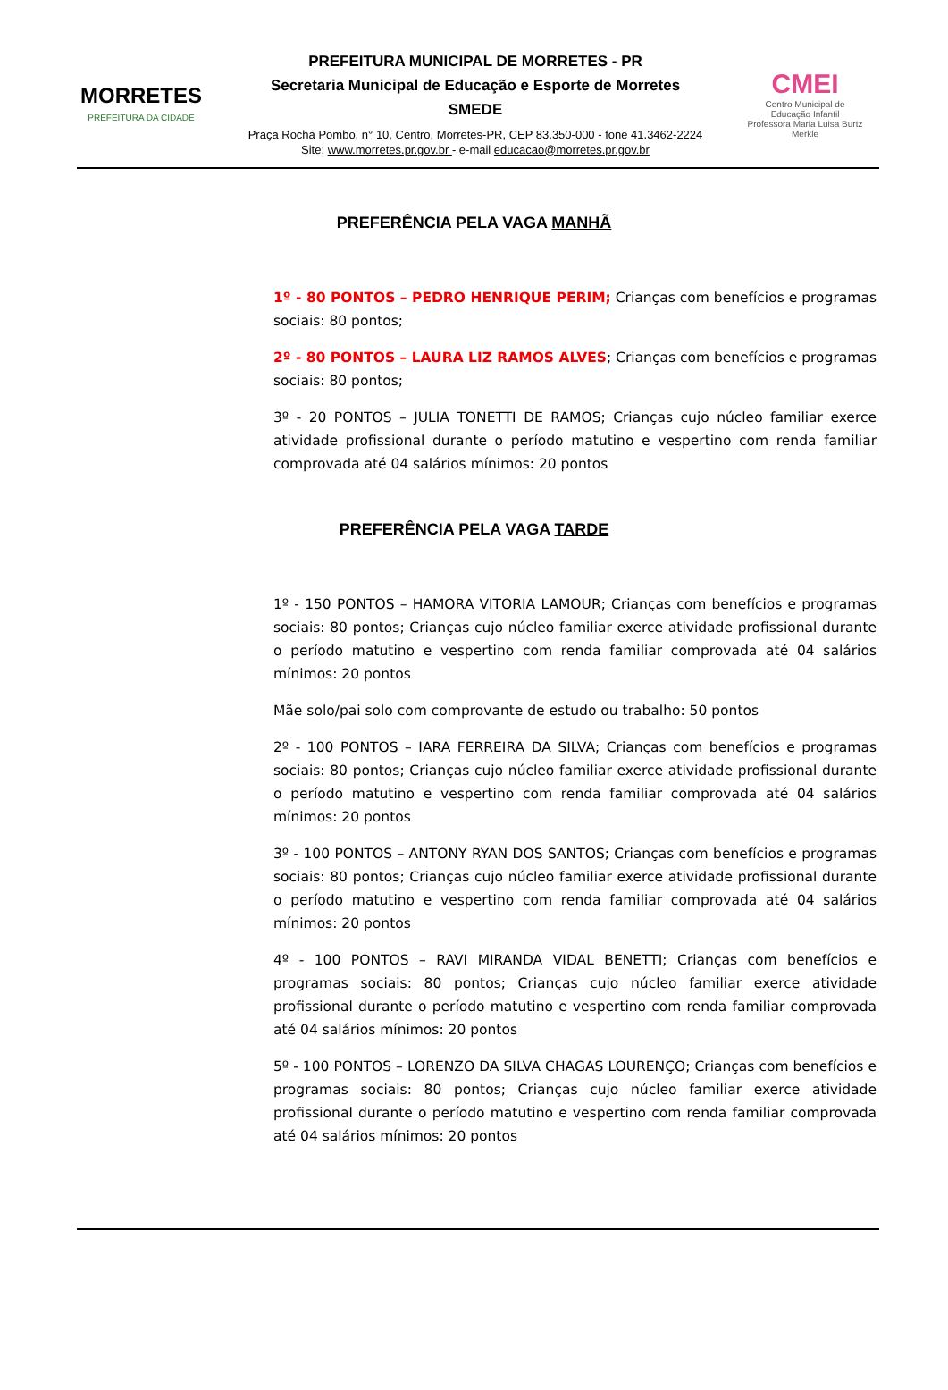MORRETES
PREFEITURA DA CIDADE
PREFEITURA MUNICIPAL DE MORRETES - PR
Secretaria Municipal de Educação e Esporte de Morretes
SMEDE
Praça Rocha Pombo, n° 10, Centro, Morretes-PR, CEP 83.350-000 - fone 41.3462-2224
Site: www.morretes.pr.gov.br - e-mail educacao@morretes.pr.gov.br
CMEI
Centro Municipal de
Educação Infantil
Professora Maria Luisa Burtz Merkle
PREFERÊNCIA PELA VAGA MANHÃ
1º - 80 PONTOS – PEDRO HENRIQUE PERIM; Crianças com benefícios e programas sociais: 80 pontos;
2º - 80 PONTOS – LAURA LIZ RAMOS ALVES; Crianças com benefícios e programas sociais: 80 pontos;
3º - 20 PONTOS – JULIA TONETTI DE RAMOS; Crianças cujo núcleo familiar exerce atividade profissional durante o período matutino e vespertino com renda familiar comprovada até 04 salários mínimos: 20 pontos
PREFERÊNCIA PELA VAGA TARDE
1º - 150 PONTOS – HAMORA VITORIA LAMOUR; Crianças com benefícios e programas sociais: 80 pontos; Crianças cujo núcleo familiar exerce atividade profissional durante o período matutino e vespertino com renda familiar comprovada até 04 salários mínimos: 20 pontos
Mãe solo/pai solo com comprovante de estudo ou trabalho: 50 pontos
2º - 100 PONTOS – IARA FERREIRA DA SILVA; Crianças com benefícios e programas sociais: 80 pontos; Crianças cujo núcleo familiar exerce atividade profissional durante o período matutino e vespertino com renda familiar comprovada até 04 salários mínimos: 20 pontos
3º - 100 PONTOS – ANTONY RYAN DOS SANTOS; Crianças com benefícios e programas sociais: 80 pontos; Crianças cujo núcleo familiar exerce atividade profissional durante o período matutino e vespertino com renda familiar comprovada até 04 salários mínimos: 20 pontos
4º - 100 PONTOS – RAVI MIRANDA VIDAL BENETTI; Crianças com benefícios e programas sociais: 80 pontos; Crianças cujo núcleo familiar exerce atividade profissional durante o período matutino e vespertino com renda familiar comprovada até 04 salários mínimos: 20 pontos
5º - 100 PONTOS – LORENZO DA SILVA CHAGAS LOURENÇO; Crianças com benefícios e programas sociais: 80 pontos; Crianças cujo núcleo familiar exerce atividade profissional durante o período matutino e vespertino com renda familiar comprovada até 04 salários mínimos: 20 pontos